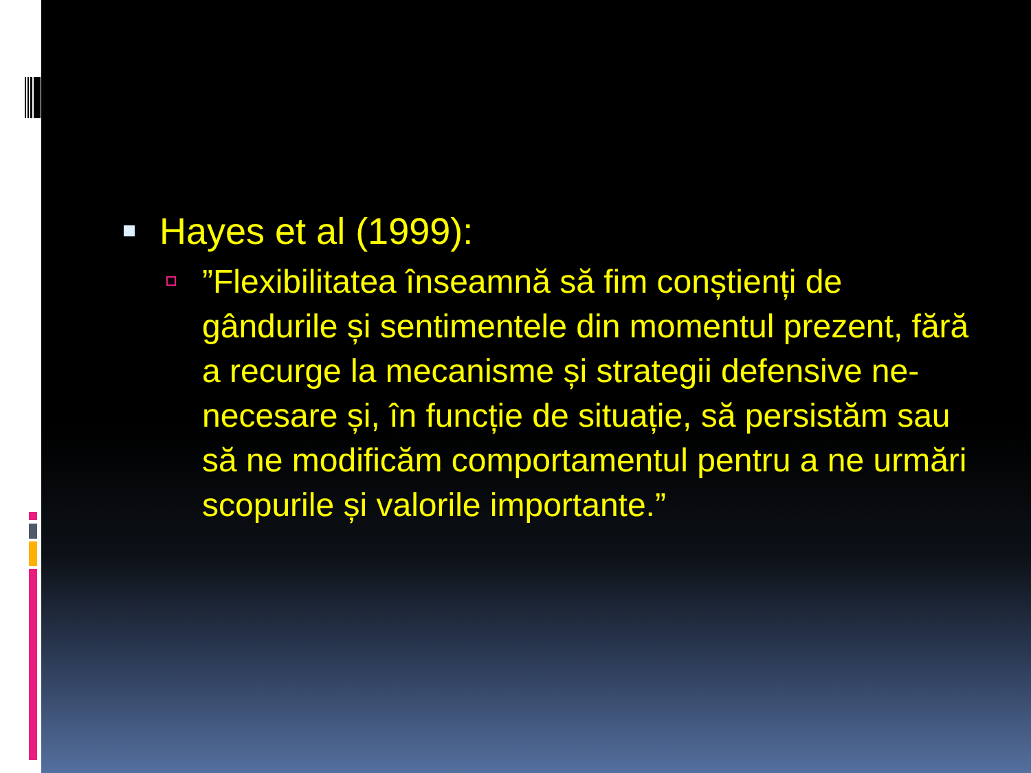Hayes et al (1999):
”Flexibilitatea înseamnă să fim conștienți de gândurile și sentimentele din momentul prezent, fără a recurge la mecanisme și strategii defensive ne-necesare și, în funcție de situație, să persistăm sau să ne modificăm comportamentul pentru a ne urmări scopurile și valorile importante.”